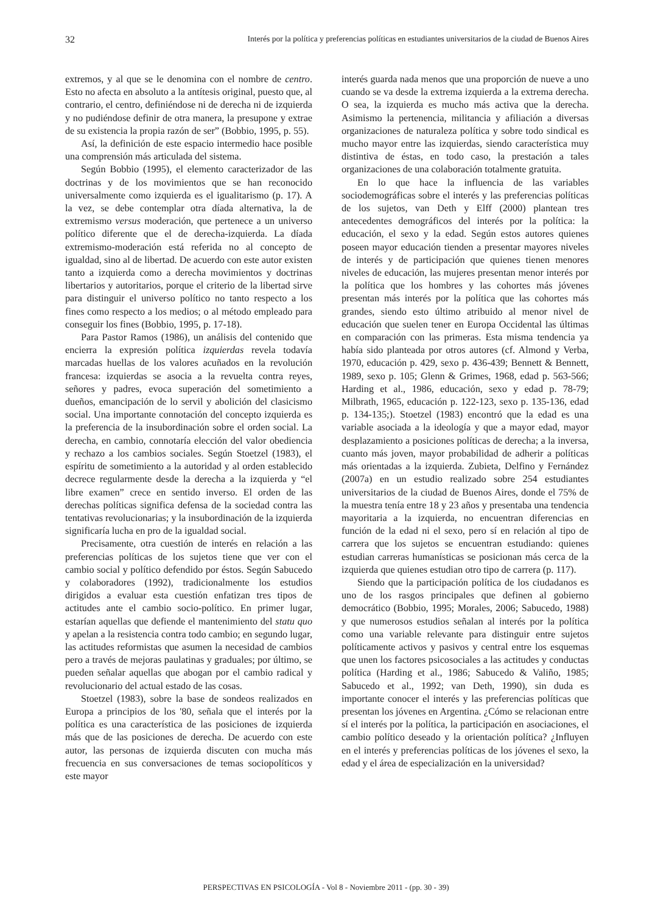32 Interés por la política y preferencias políticas en estudiantes universitarios de la ciudad de Buenos Aires
extremos, y al que se le denomina con el nombre de centro. Esto no afecta en absoluto a la antítesis original, puesto que, al contrario, el centro, definiéndose ni de derecha ni de izquierda y no pudiéndose definir de otra manera, la presupone y extrae de su existencia la propia razón de ser” (Bobbio, 1995, p. 55).
Así, la definición de este espacio intermedio hace posible una comprensión más articulada del sistema.
Según Bobbio (1995), el elemento caracterizador de las doctrinas y de los movimientos que se han reconocido universalmente como izquierda es el igualitarismo (p. 17). A la vez, se debe contemplar otra díada alternativa, la de extremismo versus moderación, que pertenece a un universo político diferente que el de derecha-izquierda. La díada extremismo-moderación está referida no al concepto de igualdad, sino al de libertad. De acuerdo con este autor existen tanto a izquierda como a derecha movimientos y doctrinas libertarios y autoritarios, porque el criterio de la libertad sirve para distinguir el universo político no tanto respecto a los fines como respecto a los medios; o al método empleado para conseguir los fines (Bobbio, 1995, p. 17-18).
Para Pastor Ramos (1986), un análisis del contenido que encierra la expresión política izquierdas revela todavía marcadas huellas de los valores acuñados en la revolución francesa: izquierdas se asocia a la revuelta contra reyes, señores y padres, evoca superación del sometimiento a dueños, emancipación de lo servil y abolición del clasicismo social. Una importante connotación del concepto izquierda es la preferencia de la insubordinación sobre el orden social. La derecha, en cambio, connotaría elección del valor obediencia y rechazo a los cambios sociales. Según Stoetzel (1983), el espíritu de sometimiento a la autoridad y al orden establecido decrece regularmente desde la derecha a la izquierda y “el libre examen” crece en sentido inverso. El orden de las derechas políticas significa defensa de la sociedad contra las tentativas revolucionarias; y la insubordinación de la izquierda significaría lucha en pro de la igualdad social.
Precisamente, otra cuestión de interés en relación a las preferencias políticas de los sujetos tiene que ver con el cambio social y político defendido por éstos. Según Sabucedo y colaboradores (1992), tradicionalmente los estudios dirigidos a evaluar esta cuestión enfatizan tres tipos de actitudes ante el cambio socio-político. En primer lugar, estarían aquellas que defiende el mantenimiento del statu quo y apelan a la resistencia contra todo cambio; en segundo lugar, las actitudes reformistas que asumen la necesidad de cambios pero a través de mejoras paulatinas y graduales; por último, se pueden señalar aquellas que abogan por el cambio radical y revolucionario del actual estado de las cosas.
Stoetzel (1983), sobre la base de sondeos realizados en Europa a principios de los '80, señala que el interés por la política es una característica de las posiciones de izquierda más que de las posiciones de derecha. De acuerdo con este autor, las personas de izquierda discuten con mucha más frecuencia en sus conversaciones de temas sociopolíticos y este mayor
interés guarda nada menos que una proporción de nueve a uno cuando se va desde la extrema izquierda a la extrema derecha. O sea, la izquierda es mucho más activa que la derecha. Asimismo la pertenencia, militancia y afiliación a diversas organizaciones de naturaleza política y sobre todo sindical es mucho mayor entre las izquierdas, siendo característica muy distintiva de éstas, en todo caso, la prestación a tales organizaciones de una colaboración totalmente gratuita.
En lo que hace la influencia de las variables sociodemográficas sobre el interés y las preferencias políticas de los sujetos, van Deth y Elff (2000) plantean tres antecedentes demográficos del interés por la política: la educación, el sexo y la edad. Según estos autores quienes poseen mayor educación tienden a presentar mayores niveles de interés y de participación que quienes tienen menores niveles de educación, las mujeres presentan menor interés por la política que los hombres y las cohortes más jóvenes presentan más interés por la política que las cohortes más grandes, siendo esto último atribuido al menor nivel de educación que suelen tener en Europa Occidental las últimas en comparación con las primeras. Esta misma tendencia ya había sido planteada por otros autores (cf. Almond y Verba, 1970, educación p. 429, sexo p. 436-439; Bennett & Bennett, 1989, sexo p. 105; Glenn & Grimes, 1968, edad p. 563-566; Harding et al., 1986, educación, sexo y edad p. 78-79; Milbrath, 1965, educación p. 122-123, sexo p. 135-136, edad p. 134-135;). Stoetzel (1983) encontró que la edad es una variable asociada a la ideología y que a mayor edad, mayor desplazamiento a posiciones políticas de derecha; a la inversa, cuanto más joven, mayor probabilidad de adherir a políticas más orientadas a la izquierda. Zubieta, Delfino y Fernández (2007a) en un estudio realizado sobre 254 estudiantes universitarios de la ciudad de Buenos Aires, donde el 75% de la muestra tenía entre 18 y 23 años y presentaba una tendencia mayoritaria a la izquierda, no encuentran diferencias en función de la edad ni el sexo, pero sí en relación al tipo de carrera que los sujetos se encuentran estudiando: quienes estudian carreras humanísticas se posicionan más cerca de la izquierda que quienes estudian otro tipo de carrera (p. 117).
Siendo que la participación política de los ciudadanos es uno de los rasgos principales que definen al gobierno democrático (Bobbio, 1995; Morales, 2006; Sabucedo, 1988) y que numerosos estudios señalan al interés por la política como una variable relevante para distinguir entre sujetos políticamente activos y pasivos y central entre los esquemas que unen los factores psicosociales a las actitudes y conductas política (Harding et al., 1986; Sabucedo & Valiño, 1985; Sabucedo et al., 1992; van Deth, 1990), sin duda es importante conocer el interés y las preferencias políticas que presentan los jóvenes en Argentina. ¿Cómo se relacionan entre sí el interés por la política, la participación en asociaciones, el cambio político deseado y la orientación política? ¿Influyen en el interés y preferencias políticas de los jóvenes el sexo, la edad y el área de especialización en la universidad?
PERSPECTIVAS EN PSICOLOGÍA - Vol 8 - Noviembre 2011 - (pp. 30 - 39)